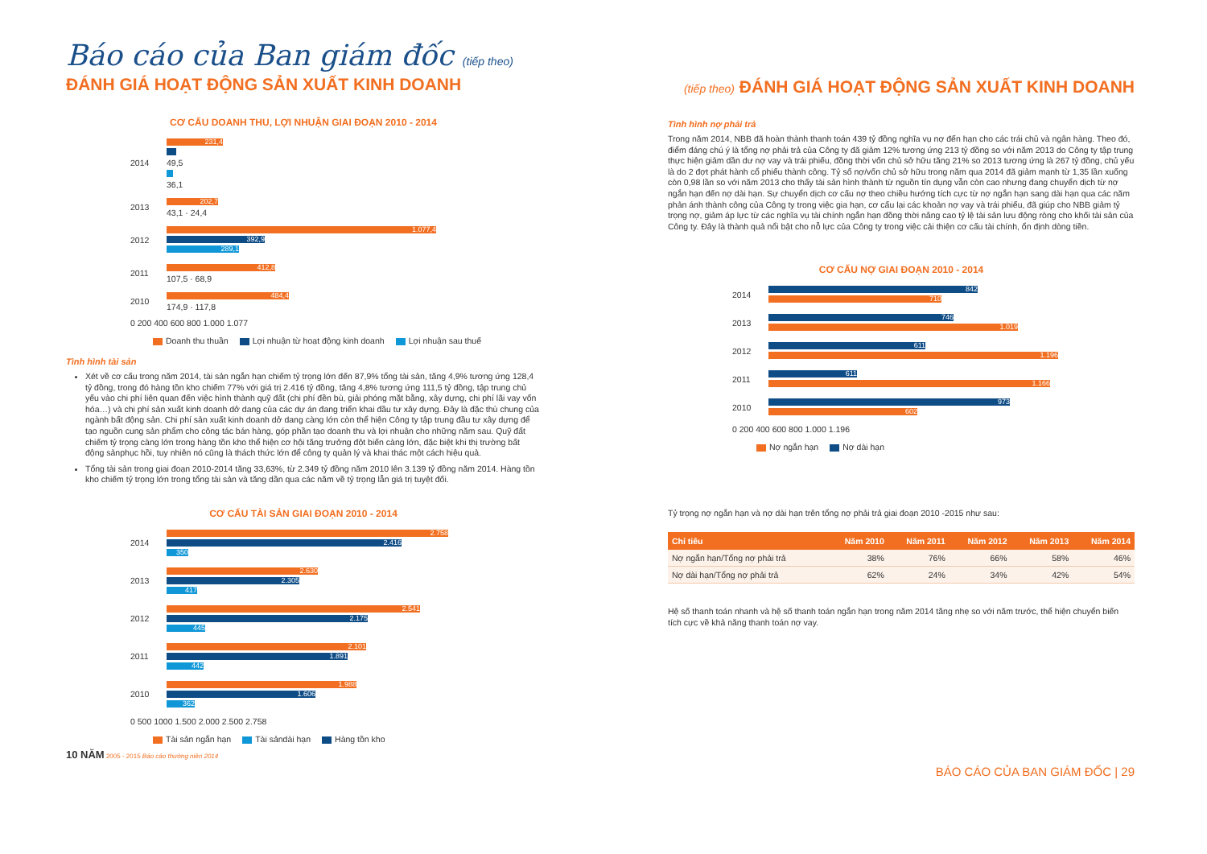Báo cáo của Ban giám đốc (tiếp theo)
ĐÁNH GIÁ HOẠT ĐỘNG SẢN XUẤT KINH DOANH
CƠ CẤU DOANH THU, LỢI NHUẬN GIAI ĐOẠN 2010 - 2014
2014
231,4
49,5
36,1
2013
202,7
43,1 · 24,4
2012
1.077,4
392,9
289,1
2011
412,8
107,5 · 68,9
2010
484,4
174,9 · 117,8
0 200 400 600 800 1.000 1.077
Doanh thu thuần Lợi nhuận từ hoạt động kinh doanh Lợi nhuận sau thuế
Tình hình tài sản
Xét về cơ cấu trong năm 2014, tài sản ngắn hạn chiếm tỷ trọng lớn đến 87,9% tổng tài sản, tăng 4,9% tương ứng 128,4 tỷ đồng, trong đó hàng tồn kho chiếm 77% với giá trị 2.416 tỷ đồng, tăng 4,8% tương ứng 111,5 tỷ đồng, tập trung chủ yếu vào chi phí liên quan đến việc hình thành quỹ đất (chi phí đền bù, giải phóng mặt bằng, xây dựng, chi phí lãi vay vốn hóa…) và chi phí sản xuất kinh doanh dở dang của các dự án đang triển khai đầu tư xây dựng. Đây là đặc thù chung của ngành bất động sản. Chi phí sản xuất kinh doanh dở dang càng lớn còn thể hiện Công ty tập trung đầu tư xây dựng để tạo nguồn cung sản phẩm cho công tác bán hàng, góp phần tạo doanh thu và lợi nhuận cho những năm sau. Quỹ đất chiếm tỷ trọng càng lớn trong hàng tồn kho thể hiện cơ hội tăng trưởng đột biến càng lớn, đặc biệt khi thị trường bất động sảnphục hồi, tuy nhiên nó cũng là thách thức lớn để công ty quản lý và khai thác một cách hiệu quả.
Tổng tài sản trong giai đoạn 2010-2014 tăng 33,63%, từ 2.349 tỷ đồng năm 2010 lên 3.139 tỷ đồng năm 2014. Hàng tồn kho chiếm tỷ trọng lớn trong tổng tài sản và tăng dần qua các năm về tỷ trọng lẫn giá trị tuyệt đối.
CƠ CẤU TÀI SẢN GIAI ĐOẠN 2010 - 2014
2014
2.758
2.416
350
2013
2.630
2.305
417
2012
2.541
2.175
445
2011
2.101
1.891
442
2010
1.988
1.606
362
0 500 1000 1.500 2.000 2.500 2.758
Tài sản ngắn hạn Tài sảndài hạn Hàng tồn kho
10 NĂM 2005 - 2015 Báo cáo thường niên 2014
(tiếp theo) ĐÁNH GIÁ HOẠT ĐỘNG SẢN XUẤT KINH DOANH
Tình hình nợ phải trả
Trong năm 2014, NBB đã hoàn thành thanh toán 439 tỷ đồng nghĩa vụ nợ đến hạn cho các trái chủ và ngân hàng. Theo đó, điểm đáng chú ý là tổng nợ phải trả của Công ty đã giảm 12% tương ứng 213 tỷ đồng so với năm 2013 do Công ty tập trung thực hiện giảm dần dư nợ vay và trái phiếu, đồng thời vốn chủ sở hữu tăng 21% so 2013 tương ứng là 267 tỷ đồng, chủ yếu là do 2 đợt phát hành cổ phiếu thành công. Tỷ số nợ/vốn chủ sở hữu trong năm qua 2014 đã giảm mạnh từ 1,35 lần xuống còn 0,98 lần so với năm 2013 cho thấy tài sản hình thành từ nguồn tín dụng vẫn còn cao nhưng đang chuyển dịch từ nợ ngắn hạn đến nợ dài hạn. Sự chuyển dịch cơ cấu nợ theo chiều hướng tích cực từ nợ ngắn hạn sang dài hạn qua các năm phản ánh thành công của Công ty trong việc gia hạn, cơ cấu lại các khoản nợ vay và trái phiếu, đã giúp cho NBB giảm tỷ trọng nợ, giảm áp lực từ các nghĩa vụ tài chính ngắn hạn đồng thời nâng cao tỷ lệ tài sản lưu động ròng cho khối tài sản của Công ty. Đây là thành quả nổi bật cho nỗ lực của Công ty trong việc cải thiện cơ cấu tài chính, ổn định dòng tiền.
CƠ CẤU NỢ GIAI ĐOẠN 2010 - 2014
2014
842
710
2013
746
1.019
2012
611
1.196
2011
611
1.166
2010
973
602
0 200 400 600 800 1.000 1.196
Nợ ngắn hạn Nợ dài hạn
Tỷ trọng nợ ngắn hạn và nợ dài hạn trên tổng nợ phải trả giai đoạn 2010 -2015 như sau:
| Chỉ tiêu | Năm 2010 | Năm 2011 | Năm 2012 | Năm 2013 | Năm 2014 |
| --- | --- | --- | --- | --- | --- |
| Nợ ngắn hạn/Tổng nợ phải trả | 38% | 76% | 66% | 58% | 46% |
| Nợ dài hạn/Tổng nợ phải trả | 62% | 24% | 34% | 42% | 54% |
Hệ số thanh toán nhanh và hệ số thanh toán ngắn hạn trong năm 2014 tăng nhẹ so với năm trước, thể hiện chuyển biến tích cực về khả năng thanh toán nợ vay.
BÁO CÁO CỦA BAN GIÁM ĐỐC | 29